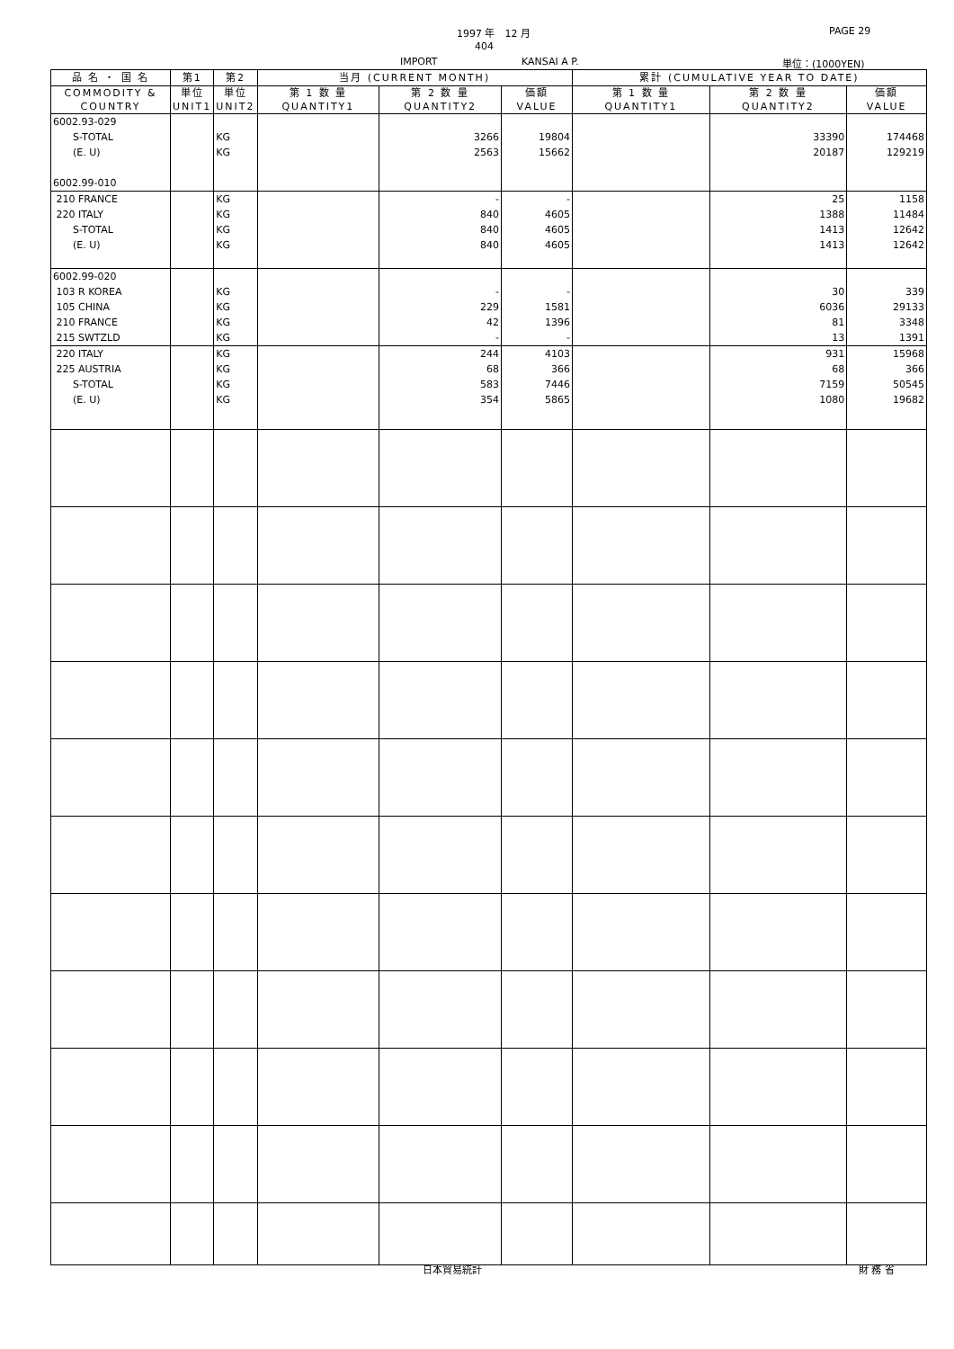1997 年　12 月 PAGE 29
404
IMPORT KANSAI A P. 単位：(1000YEN)
| 品 名 ・ 国 名 | 第1 | 第2 | 当月 (CURRENT MONTH) | | | 累計 (CUMULATIVE YEAR TO DATE) | | |
| --- | --- | --- | --- | --- | --- | --- | --- | --- |
| COMMODITY & COUNTRY | 単位 UNIT1 | 単位 UNIT2 | 第 1 数 量 QUANTITY1 | 第 2 数 量 QUANTITY2 | 価額 VALUE | 第 1 数 量 QUANTITY1 | 第 2 数 量 QUANTITY2 | 価額 VALUE |
| 6002.93-029 | | | | | | | | |
| S-TOTAL | | KG | | 3266 | 19804 | | 33390 | 174468 |
| (E. U) | | KG | | 2563 | 15662 | | 20187 | 129219 |
| 6002.99-010 | | | | | | | | |
| 210 FRANCE | | KG | | - | - | | 25 | 1158 |
| 220 ITALY | | KG | | 840 | 4605 | | 1388 | 11484 |
| S-TOTAL | | KG | | 840 | 4605 | | 1413 | 12642 |
| (E. U) | | KG | | 840 | 4605 | | 1413 | 12642 |
| 6002.99-020 | | | | | | | | |
| 103 R KOREA | | KG | | - | - | | 30 | 339 |
| 105 CHINA | | KG | | 229 | 1581 | | 6036 | 29133 |
| 210 FRANCE | | KG | | 42 | 1396 | | 81 | 3348 |
| 215 SWTZLD | | KG | | - | - | | 13 | 1391 |
| 220 ITALY | | KG | | 244 | 4103 | | 931 | 15968 |
| 225 AUSTRIA | | KG | | 68 | 366 | | 68 | 366 |
| S-TOTAL | | KG | | 583 | 7446 | | 7159 | 50545 |
| (E. U) | | KG | | 354 | 5865 | | 1080 | 19682 |
日本貿易統計 財 務 省